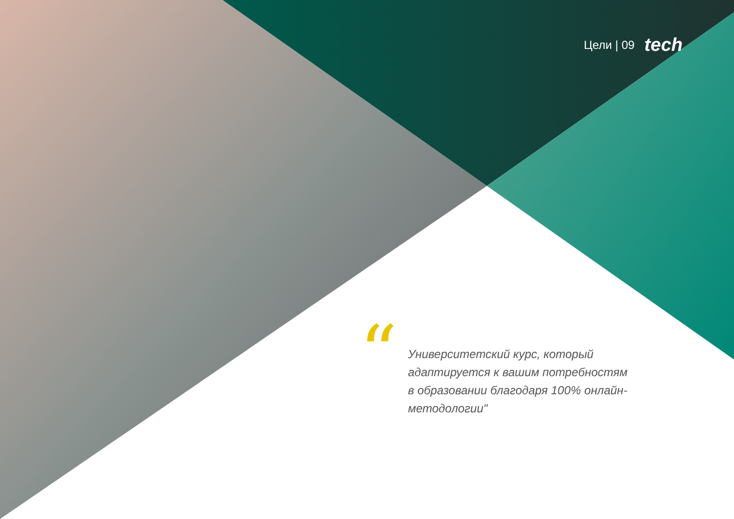Цели | 09 tech
“
Университетский курс, который адаптируется к вашим потребностям в образовании благодаря 100% онлайн-методологии"